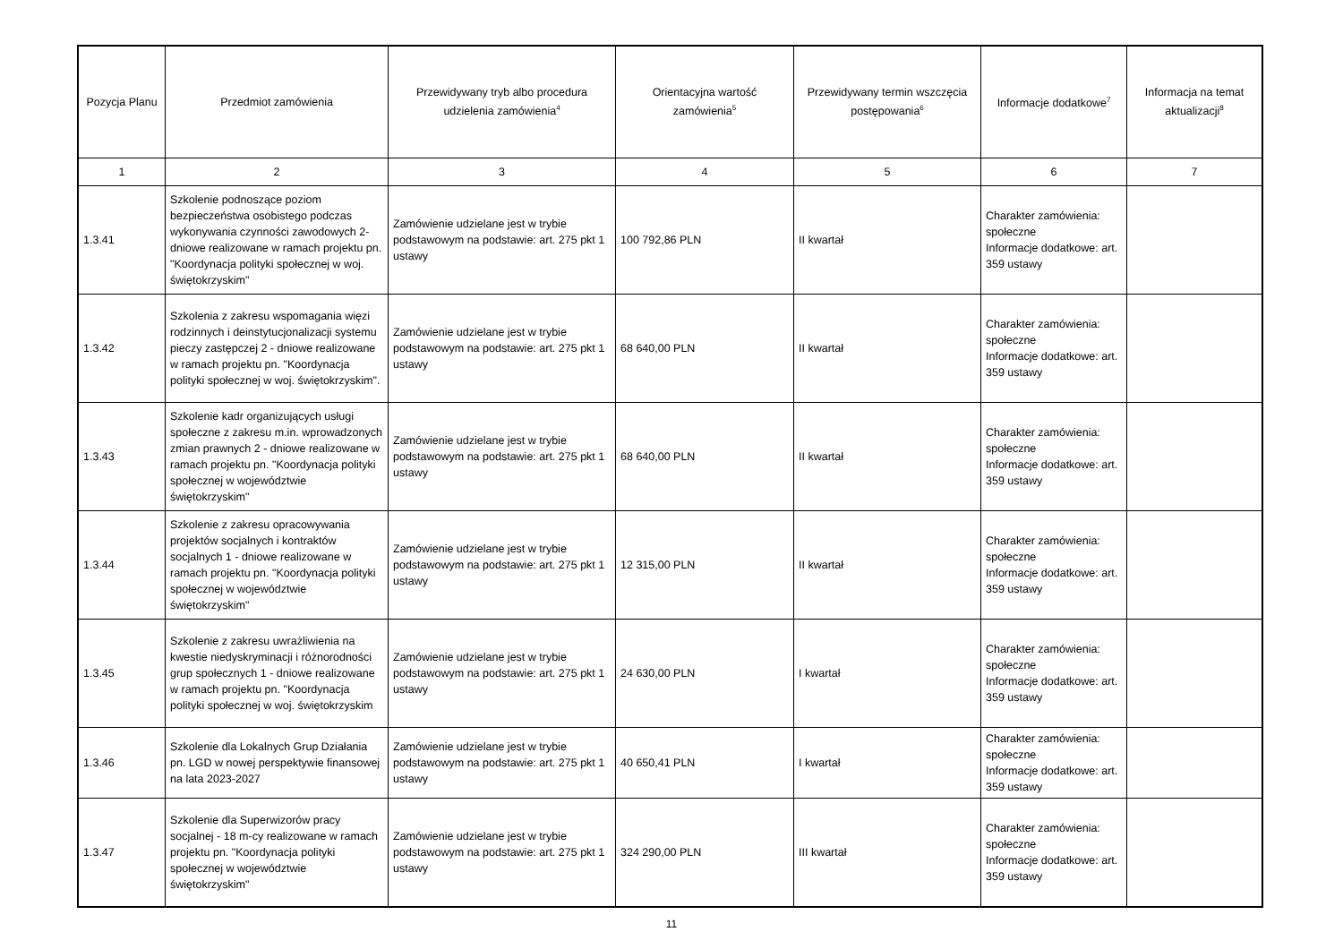| Pozycja Planu | Przedmiot zamówienia | Przewidywany tryb albo procedura udzielenia zamówienia<sup>4</sup> | Orientacyjna wartość zamówienia<sup>5</sup> | Przewidywany termin wszczęcia postępowania<sup>6</sup> | Informacje dodatkowe<sup>7</sup> | Informacja na temat aktualizacji<sup>8</sup> |
| --- | --- | --- | --- | --- | --- | --- |
| 1 | 2 | 3 | 4 | 5 | 6 | 7 |
| 1.3.41 | Szkolenie podnoszące poziom bezpieczeństwa osobistego podczas wykonywania czynności zawodowych 2- dniowe realizowane w ramach projektu pn. "Koordynacja polityki społecznej w woj. świętokrzyskim" | Zamówienie udzielane jest w trybie podstawowym na podstawie: art. 275 pkt 1 ustawy | 100 792,86 PLN | II kwartał | Charakter zamówienia: społeczne Informacje dodatkowe: art. 359 ustawy | |
| 1.3.42 | Szkolenia z zakresu wspomagania więzi rodzinnych i deinstytucjonalizacji systemu pieczy zastępczej 2 - dniowe realizowane w ramach projektu pn. "Koordynacja polityki społecznej w woj. świętokrzyskim". | Zamówienie udzielane jest w trybie podstawowym na podstawie: art. 275 pkt 1 ustawy | 68 640,00 PLN | II kwartał | Charakter zamówienia: społeczne Informacje dodatkowe: art. 359 ustawy | |
| 1.3.43 | Szkolenie kadr organizujących usługi społeczne z zakresu m.in. wprowadzonych zmian prawnych 2 - dniowe realizowane w ramach projektu pn. "Koordynacja polityki społecznej w województwie świętokrzyskim" | Zamówienie udzielane jest w trybie podstawowym na podstawie: art. 275 pkt 1 ustawy | 68 640,00 PLN | II kwartał | Charakter zamówienia: społeczne Informacje dodatkowe: art. 359 ustawy | |
| 1.3.44 | Szkolenie z zakresu opracowywania projektów socjalnych i kontraktów socjalnych 1 - dniowe realizowane w ramach projektu pn. "Koordynacja polityki społecznej w województwie świętokrzyskim" | Zamówienie udzielane jest w trybie podstawowym na podstawie: art. 275 pkt 1 ustawy | 12 315,00 PLN | II kwartał | Charakter zamówienia: społeczne Informacje dodatkowe: art. 359 ustawy | |
| 1.3.45 | Szkolenie z zakresu uwrażliwienia na kwestie niedyskryminacji i różnorodności grup społecznych 1 - dniowe realizowane w ramach projektu pn. "Koordynacja polityki społecznej w woj. świętokrzyskim | Zamówienie udzielane jest w trybie podstawowym na podstawie: art. 275 pkt 1 ustawy | 24 630,00 PLN | I kwartał | Charakter zamówienia: społeczne Informacje dodatkowe: art. 359 ustawy | |
| 1.3.46 | Szkolenie dla Lokalnych Grup Działania pn. LGD w nowej perspektywie finansowej na lata 2023-2027 | Zamówienie udzielane jest w trybie podstawowym na podstawie: art. 275 pkt 1 ustawy | 40 650,41 PLN | I kwartał | Charakter zamówienia: społeczne Informacje dodatkowe: art. 359 ustawy | |
| 1.3.47 | Szkolenie dla Superwizorów pracy socjalnej - 18 m-cy realizowane w ramach projektu pn. "Koordynacja polityki społecznej w województwie świętokrzyskim" | Zamówienie udzielane jest w trybie podstawowym na podstawie: art. 275 pkt 1 ustawy | 324 290,00 PLN | III kwartał | Charakter zamówienia: społeczne Informacje dodatkowe: art. 359 ustawy | |
11